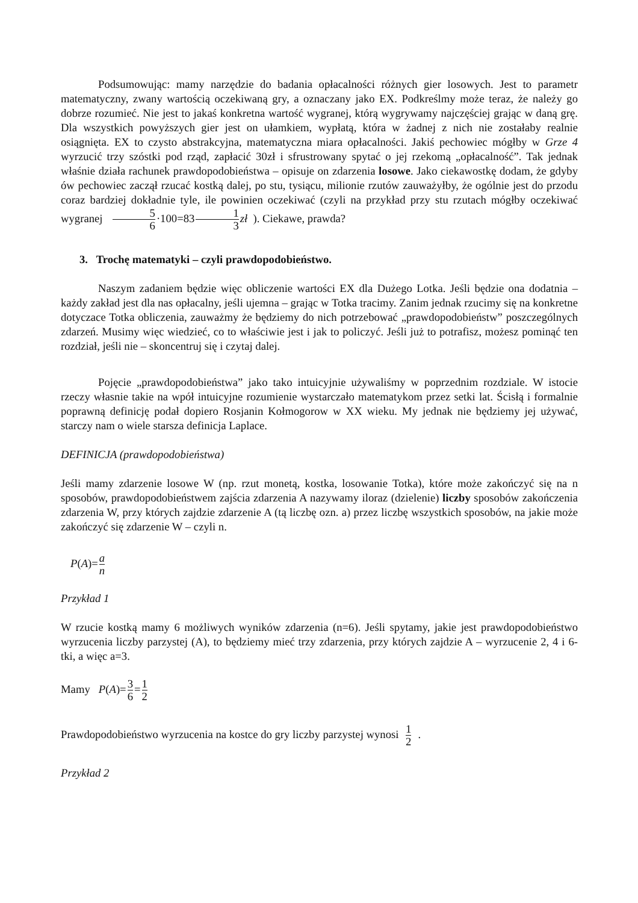Podsumowując: mamy narzędzie do badania opłacalności różnych gier losowych. Jest to parametr matematyczny, zwany wartością oczekiwaną gry, a oznaczany jako EX. Podkreślmy może teraz, że należy go dobrze rozumieć. Nie jest to jakaś konkretna wartość wygranej, którą wygrywamy najczęściej grając w daną grę. Dla wszystkich powyższych gier jest on ułamkiem, wypłatą, która w żadnej z nich nie zostałaby realnie osiągnięta. EX to czysto abstrakcyjna, matematyczna miara opłacalności. Jakiś pechowiec mógłby w Grze 4 wyrzucić trzy szóstki pod rząd, zapłacić 30zł i sfrustrowany spytać o jej rzekomą „opłacalność”. Tak jednak właśnie działa rachunek prawdopodobieństwa – opisuje on zdarzenia losowe. Jako ciekawostkę dodam, że gdyby ów pechowiec zaczął rzucać kostką dalej, po stu, tysiącu, milionie rzutów zauważyłby, że ogólnie jest do przodu coraz bardziej dokładnie tyle, ile powinien oczekiwać (czyli na przykład przy stu rzutach mógłby oczekiwać wygranej 5 6·100=831 3 zł ). Ciekawe, prawda?
3. Trochę matematyki – czyli prawdopodobieństwo.
Naszym zadaniem będzie więc obliczenie wartości EX dla Dużego Lotka. Jeśli będzie ona dodatnia – każdy zakład jest dla nas opłacalny, jeśli ujemna – grając w Totka tracimy. Zanim jednak rzucimy się na konkretne dotyczace Totka obliczenia, zauważmy że będziemy do nich potrzebować „prawdopodobieństw” poszczególnych zdarzeń. Musimy więc wiedzieć, co to właściwie jest i jak to policzyć. Jeśli już to potrafisz, możesz pominąć ten rozdział, jeśli nie – skoncentruj się i czytaj dalej.
Pojęcie „prawdopodobieństwa” jako tako intuicyjnie używaliśmy w poprzednim rozdziale. W istocie rzeczy własnie takie na wpół intuicyjne rozumienie wystarczało matematykom przez setki lat. Ścisłą i formalnie poprawną definicję podał dopiero Rosjanin Kołmogorow w XX wieku. My jednak nie będziemy jej używać, starczy nam o wiele starsza definicja Laplace.
DEFINICJA (prawdopodobieństwa)
Jeśli mamy zdarzenie losowe W (np. rzut monetą, kostka, losowanie Totka), które może zakończyć się na n sposobów, prawdopodobieństwem zajścia zdarzenia A nazywamy iloraz (dzielenie) liczby sposobów zakończenia zdarzenia W, przy których zajdzie zdarzenie A (tą liczbę ozn. a) przez liczbę wszystkich sposobów, na jakie może zakończyć się zdarzenie W – czyli n.
P(A)=a n
Przykład 1
W rzucie kostką mamy 6 możliwych wyników zdarzenia (n=6). Jeśli spytamy, jakie jest prawdopodobieństwo wyrzucenia liczby parzystej (A), to będziemy mieć trzy zdarzenia, przy których zajdzie A – wyrzucenie 2, 4 i 6-tki, a więc a=3.
Mamy P(A)=3 6=1 2
Prawdopodobieństwo wyrzucenia na kostce do gry liczby parzystej wynosi 1 2 .
Przykład 2